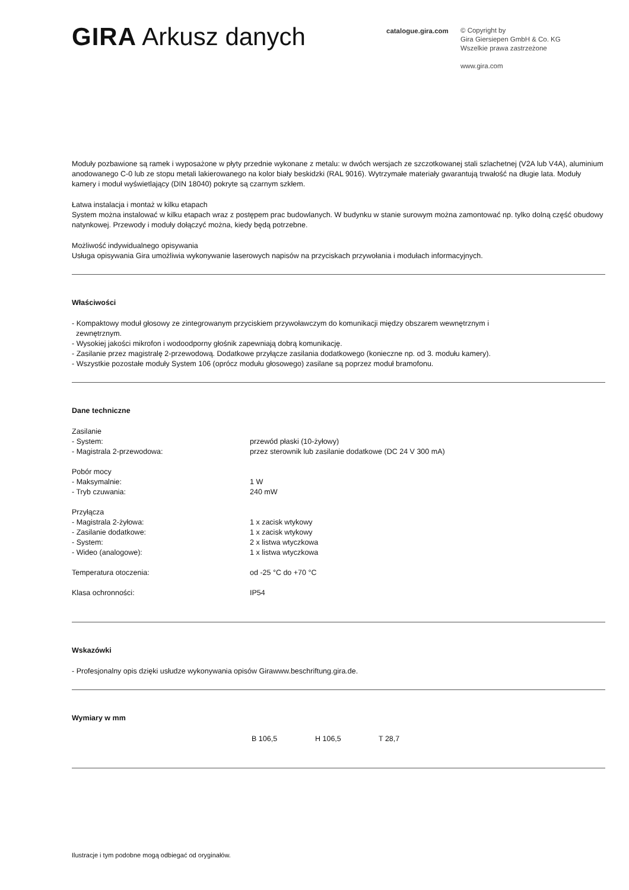GIRA Arkusz danych
catalogue.gira.com
© Copyright by
Gira Giersiepen GmbH & Co. KG
Wszelkie prawa zastrzeżone
www.gira.com
Moduły pozbawione są ramek i wyposażone w płyty przednie wykonane z metalu: w dwóch wersjach ze szczotkowanej stali szlachetnej (V2A lub V4A), aluminium anodowanego C-0 lub ze stopu metali lakierowanego na kolor biały beskidzki (RAL 9016). Wytrzymałe materiały gwarantują trwałość na długie lata. Moduły kamery i moduł wyświetlający (DIN 18040) pokryte są czarnym szkłem.
Łatwa instalacja i montaż w kilku etapach
System można instalować w kilku etapach wraz z postępem prac budowlanych. W budynku w stanie surowym można zamontować np. tylko dolną część obudowy natynkowej. Przewody i moduły dołączyć można, kiedy będą potrzebne.
Możliwość indywidualnego opisywania
Usługa opisywania Gira umożliwia wykonywanie laserowych napisów na przyciskach przywołania i modułach informacyjnych.
Właściwości
- Kompaktowy moduł głosowy ze zintegrowanym przyciskiem przywoławczym do komunikacji między obszarem wewnętrznym i
zewnętrznym.
- Wysokiej jakości mikrofon i wodoodporny głośnik zapewniają dobrą komunikację.
- Zasilanie przez magistralę 2-przewodową. Dodatkowe przyłącze zasilania dodatkowego (konieczne np. od 3. modułu kamery).
- Wszystkie pozostałe moduły System 106 (oprócz modułu głosowego) zasilane są poprzez moduł bramofonu.
Dane techniczne
| Zasilanie | |
| - System: | przewód płaski (10-żyłowy) |
| - Magistrala 2-przewodowa: | przez sterownik lub zasilanie dodatkowe (DC 24 V 300 mA) |
| Pobór mocy | |
| - Maksymalnie: | 1 W |
| - Tryb czuwania: | 240 mW |
| Przyłącza | |
| - Magistrala 2-żyłowa: | 1 x zacisk wtykowy |
| - Zasilanie dodatkowe: | 1 x zacisk wtykowy |
| - System: | 2 x listwa wtyczkowa |
| - Wideo (analogowe): | 1 x listwa wtyczkowa |
| Temperatura otoczenia: | od -25 °C do +70 °C |
| Klasa ochronności: | IP54 |
Wskazówki
- Profesjonalny opis dzięki usłudze wykonywania opisów Girawww.beschriftung.gira.de.
Wymiary w mm
| | B 106,5 | H 106,5 | T 28,7 |
Ilustracje i tym podobne mogą odbiegać od oryginałów.